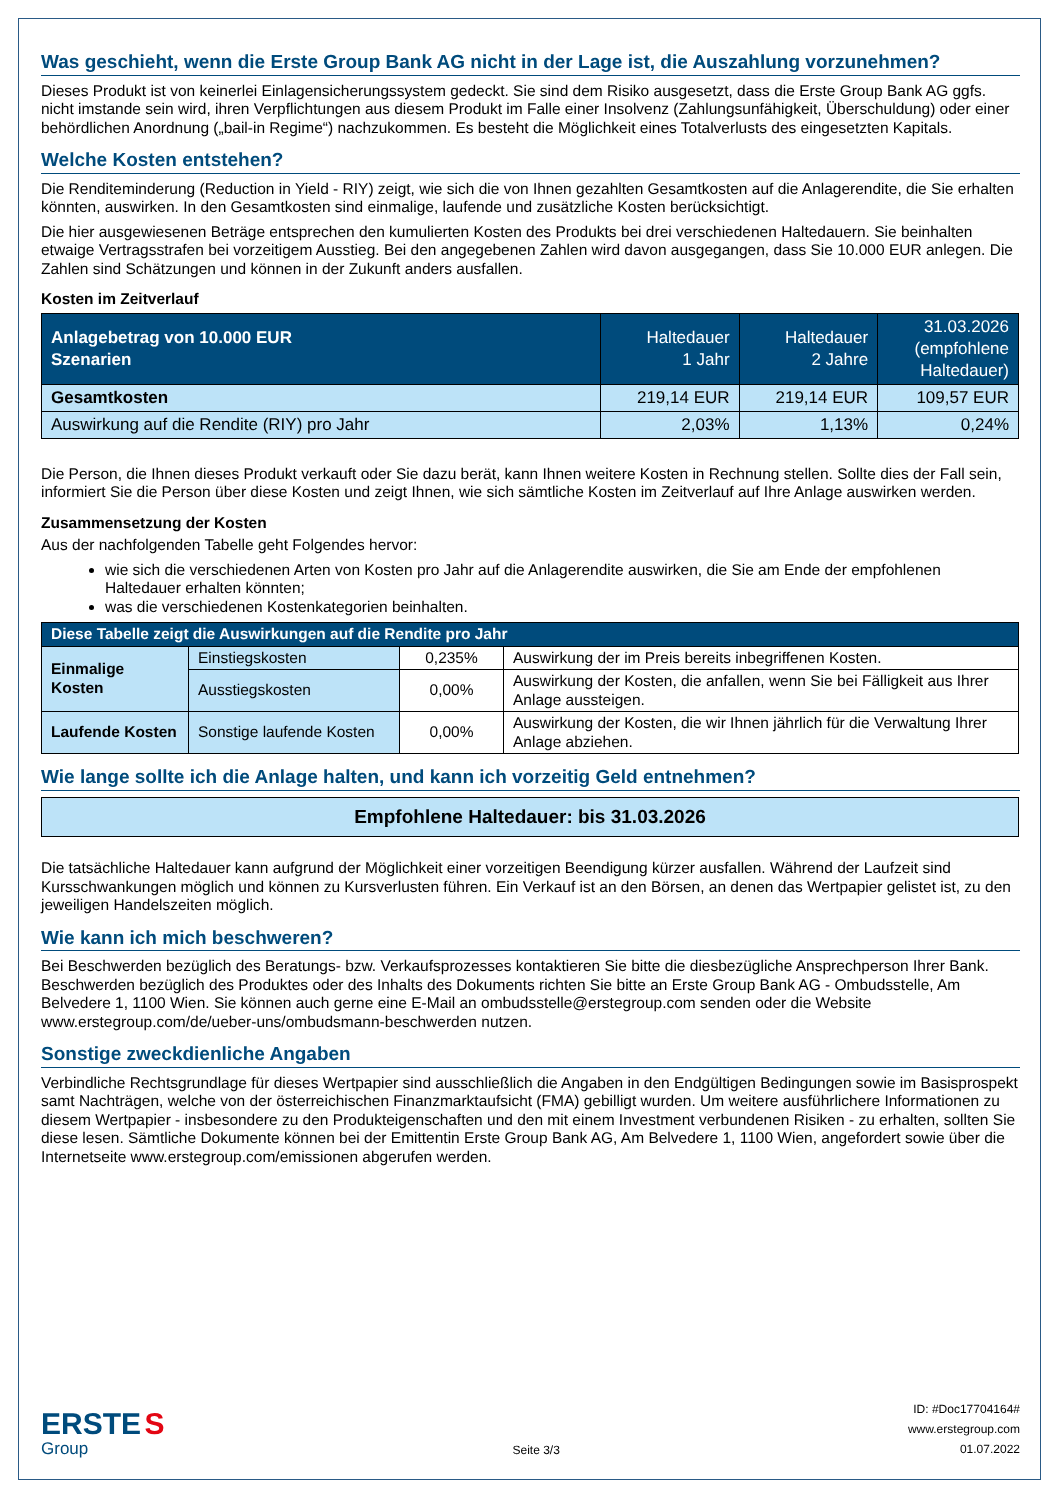Was geschieht, wenn die Erste Group Bank AG nicht in der Lage ist, die Auszahlung vorzunehmen?
Dieses Produkt ist von keinerlei Einlagensicherungssystem gedeckt. Sie sind dem Risiko ausgesetzt, dass die Erste Group Bank AG ggfs. nicht imstande sein wird, ihren Verpflichtungen aus diesem Produkt im Falle einer Insolvenz (Zahlungsunfähigkeit, Überschuldung) oder einer behördlichen Anordnung („bail-in Regime“) nachzukommen. Es besteht die Möglichkeit eines Totalverlusts des eingesetzten Kapitals.
Welche Kosten entstehen?
Die Renditeminderung (Reduction in Yield - RIY) zeigt, wie sich die von Ihnen gezahlten Gesamtkosten auf die Anlagerendite, die Sie erhalten könnten, auswirken. In den Gesamtkosten sind einmalige, laufende und zusätzliche Kosten berücksichtigt.
Die hier ausgewiesenen Beträge entsprechen den kumulierten Kosten des Produkts bei drei verschiedenen Haltedauern. Sie beinhalten etwaige Vertragsstrafen bei vorzeitigem Ausstieg. Bei den angegebenen Zahlen wird davon ausgegangen, dass Sie 10.000 EUR anlegen. Die Zahlen sind Schätzungen und können in der Zukunft anders ausfallen.
Kosten im Zeitverlauf
| Anlagebetrag von 10.000 EUR Szenarien | Haltedauer 1 Jahr | Haltedauer 2 Jahre | 31.03.2026 (empfohlene Haltedauer) |
| --- | --- | --- | --- |
| Gesamtkosten | 219,14 EUR | 219,14 EUR | 109,57 EUR |
| Auswirkung auf die Rendite (RIY) pro Jahr | 2,03% | 1,13% | 0,24% |
Die Person, die Ihnen dieses Produkt verkauft oder Sie dazu berät, kann Ihnen weitere Kosten in Rechnung stellen. Sollte dies der Fall sein, informiert Sie die Person über diese Kosten und zeigt Ihnen, wie sich sämtliche Kosten im Zeitverlauf auf Ihre Anlage auswirken werden.
Zusammensetzung der Kosten
Aus der nachfolgenden Tabelle geht Folgendes hervor:
wie sich die verschiedenen Arten von Kosten pro Jahr auf die Anlagerendite auswirken, die Sie am Ende der empfohlenen Haltedauer erhalten könnten;
was die verschiedenen Kostenkategorien beinhalten.
| Diese Tabelle zeigt die Auswirkungen auf die Rendite pro Jahr | | | |
| --- | --- | --- | --- |
| Einmalige Kosten | Einstiegskosten | 0,235% | Auswirkung der im Preis bereits inbegriffenen Kosten. |
| | Ausstiegskosten | 0,00% | Auswirkung der Kosten, die anfallen, wenn Sie bei Fälligkeit aus Ihrer Anlage aussteigen. |
| Laufende Kosten | Sonstige laufende Kosten | 0,00% | Auswirkung der Kosten, die wir Ihnen jährlich für die Verwaltung Ihrer Anlage abziehen. |
Wie lange sollte ich die Anlage halten, und kann ich vorzeitig Geld entnehmen?
Empfohlene Haltedauer: bis 31.03.2026
Die tatsächliche Haltedauer kann aufgrund der Möglichkeit einer vorzeitigen Beendigung kürzer ausfallen. Während der Laufzeit sind Kursschwankungen möglich und können zu Kursverlusten führen. Ein Verkauf ist an den Börsen, an denen das Wertpapier gelistet ist, zu den jeweiligen Handelszeiten möglich.
Wie kann ich mich beschweren?
Bei Beschwerden bezüglich des Beratungs- bzw. Verkaufsprozesses kontaktieren Sie bitte die diesbezügliche Ansprechperson Ihrer Bank. Beschwerden bezüglich des Produktes oder des Inhalts des Dokuments richten Sie bitte an Erste Group Bank AG - Ombudsstelle, Am Belvedere 1, 1100 Wien. Sie können auch gerne eine E-Mail an ombudsstelle@erstegroup.com senden oder die Website www.erstegroup.com/de/ueber-uns/ombudsmann-beschwerden nutzen.
Sonstige zweckdienliche Angaben
Verbindliche Rechtsgrundlage für dieses Wertpapier sind ausschließlich die Angaben in den Endgültigen Bedingungen sowie im Basisprospekt samt Nachträgen, welche von der österreichischen Finanzmarktaufsicht (FMA) gebilligt wurden. Um weitere ausführlichere Informationen zu diesem Wertpapier - insbesondere zu den Produkteigenschaften und den mit einem Investment verbundenen Risiken - zu erhalten, sollten Sie diese lesen. Sämtliche Dokumente können bei der Emittentin Erste Group Bank AG, Am Belvedere 1, 1100 Wien, angefordert sowie über die Internetseite www.erstegroup.com/emissionen abgerufen werden.
ERSTE S
Group
Seite 3/3
ID: #Doc17704164#
www.erstegroup.com
01.07.2022